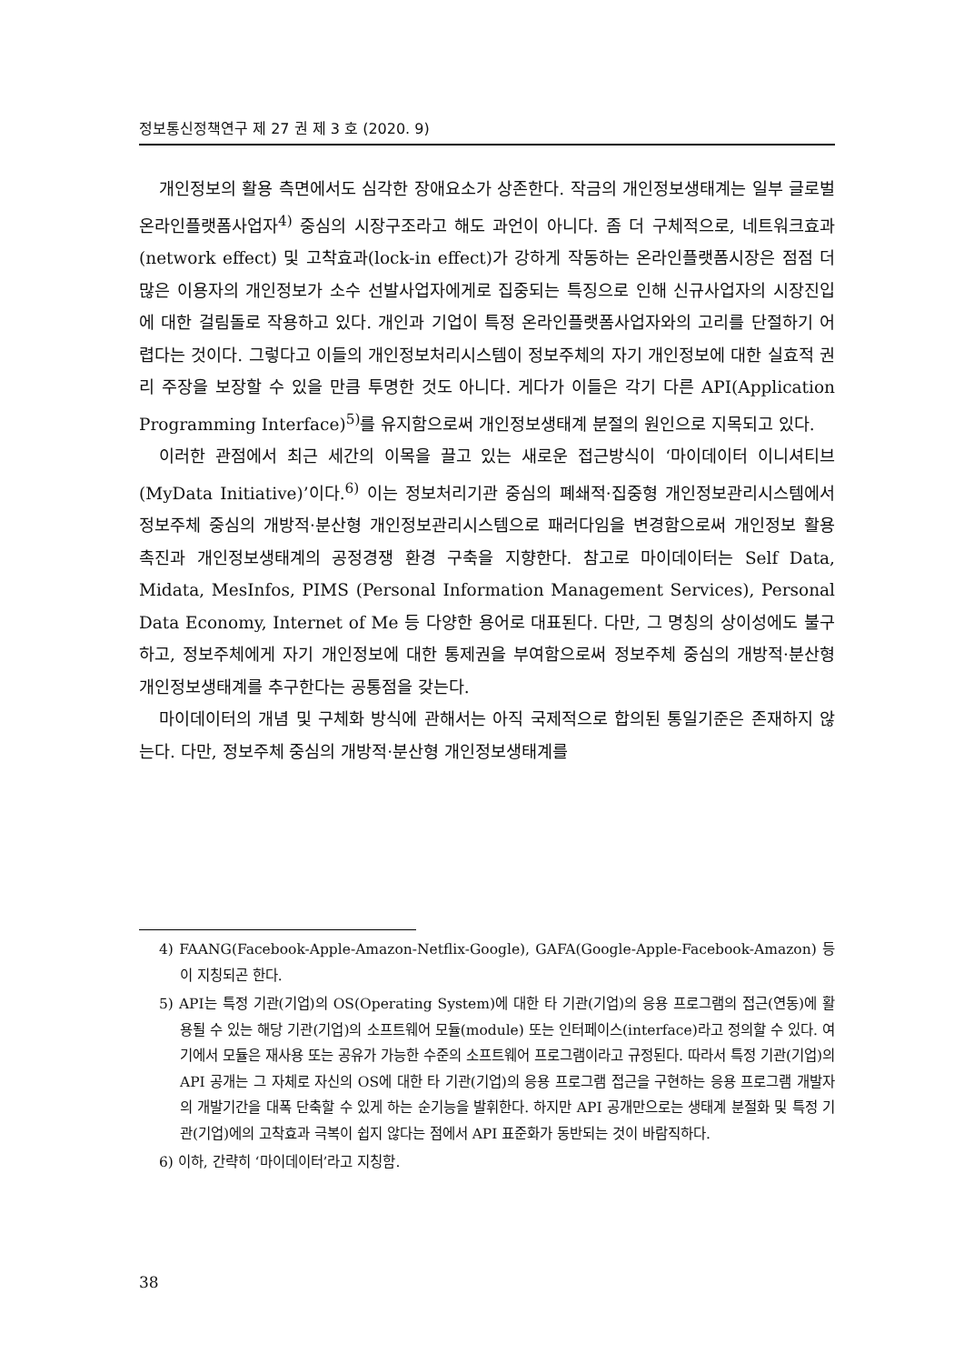정보통신정책연구 제 27 권 제 3 호 (2020. 9)
개인정보의 활용 측면에서도 심각한 장애요소가 상존한다. 작금의 개인정보생태계는 일부 글로벌 온라인플랫폼사업자<sup>4)</sup> 중심의 시장구조라고 해도 과언이 아니다. 좀 더 구체적으로, 네트워크효과(network effect) 및 고착효과(lock-in effect)가 강하게 작동하는 온라인플랫폼시장은 점점 더 많은 이용자의 개인정보가 소수 선발사업자에게로 집중되는 특징으로 인해 신규사업자의 시장진입에 대한 걸림돌로 작용하고 있다. 개인과 기업이 특정 온라인플랫폼사업자와의 고리를 단절하기 어렵다는 것이다. 그렇다고 이들의 개인정보처리시스템이 정보주체의 자기 개인정보에 대한 실효적 권리 주장을 보장할 수 있을 만큼 투명한 것도 아니다. 게다가 이들은 각기 다른 API(Application Programming Interface)<sup>5)</sup>를 유지함으로써 개인정보생태계 분절의 원인으로 지목되고 있다.
이러한 관점에서 최근 세간의 이목을 끌고 있는 새로운 접근방식이 ‘마이데이터 이니셔티브(MyData Initiative)’이다.<sup>6)</sup> 이는 정보처리기관 중심의 폐쇄적·집중형 개인정보관리시스템에서 정보주체 중심의 개방적·분산형 개인정보관리시스템으로 패러다임을 변경함으로써 개인정보 활용 촉진과 개인정보생태계의 공정경쟁 환경 구축을 지향한다. 참고로 마이데이터는 Self Data, Midata, MesInfos, PIMS (Personal Information Management Services), Personal Data Economy, Internet of Me 등 다양한 용어로 대표된다. 다만, 그 명칭의 상이성에도 불구하고, 정보주체에게 자기 개인정보에 대한 통제권을 부여함으로써 정보주체 중심의 개방적·분산형 개인정보생태계를 추구한다는 공통점을 갖는다.
마이데이터의 개념 및 구체화 방식에 관해서는 아직 국제적으로 합의된 통일기준은 존재하지 않는다. 다만, 정보주체 중심의 개방적·분산형 개인정보생태계를
4) FAANG(Facebook-Apple-Amazon-Netflix-Google), GAFA(Google-Apple-Facebook-Amazon) 등이 지칭되곤 한다.
5) API는 특정 기관(기업)의 OS(Operating System)에 대한 타 기관(기업)의 응용 프로그램의 접근(연동)에 활용될 수 있는 해당 기관(기업)의 소프트웨어 모듈(module) 또는 인터페이스(interface)라고 정의할 수 있다. 여기에서 모듈은 재사용 또는 공유가 가능한 수준의 소프트웨어 프로그램이라고 규정된다. 따라서 특정 기관(기업)의 API 공개는 그 자체로 자신의 OS에 대한 타 기관(기업)의 응용 프로그램 접근을 구현하는 응용 프로그램 개발자의 개발기간을 대폭 단축할 수 있게 하는 순기능을 발휘한다. 하지만 API 공개만으로는 생태계 분절화 및 특정 기관(기업)에의 고착효과 극복이 쉽지 않다는 점에서 API 표준화가 동반되는 것이 바람직하다.
6) 이하, 간략히 ‘마이데이터’라고 지칭함.
38